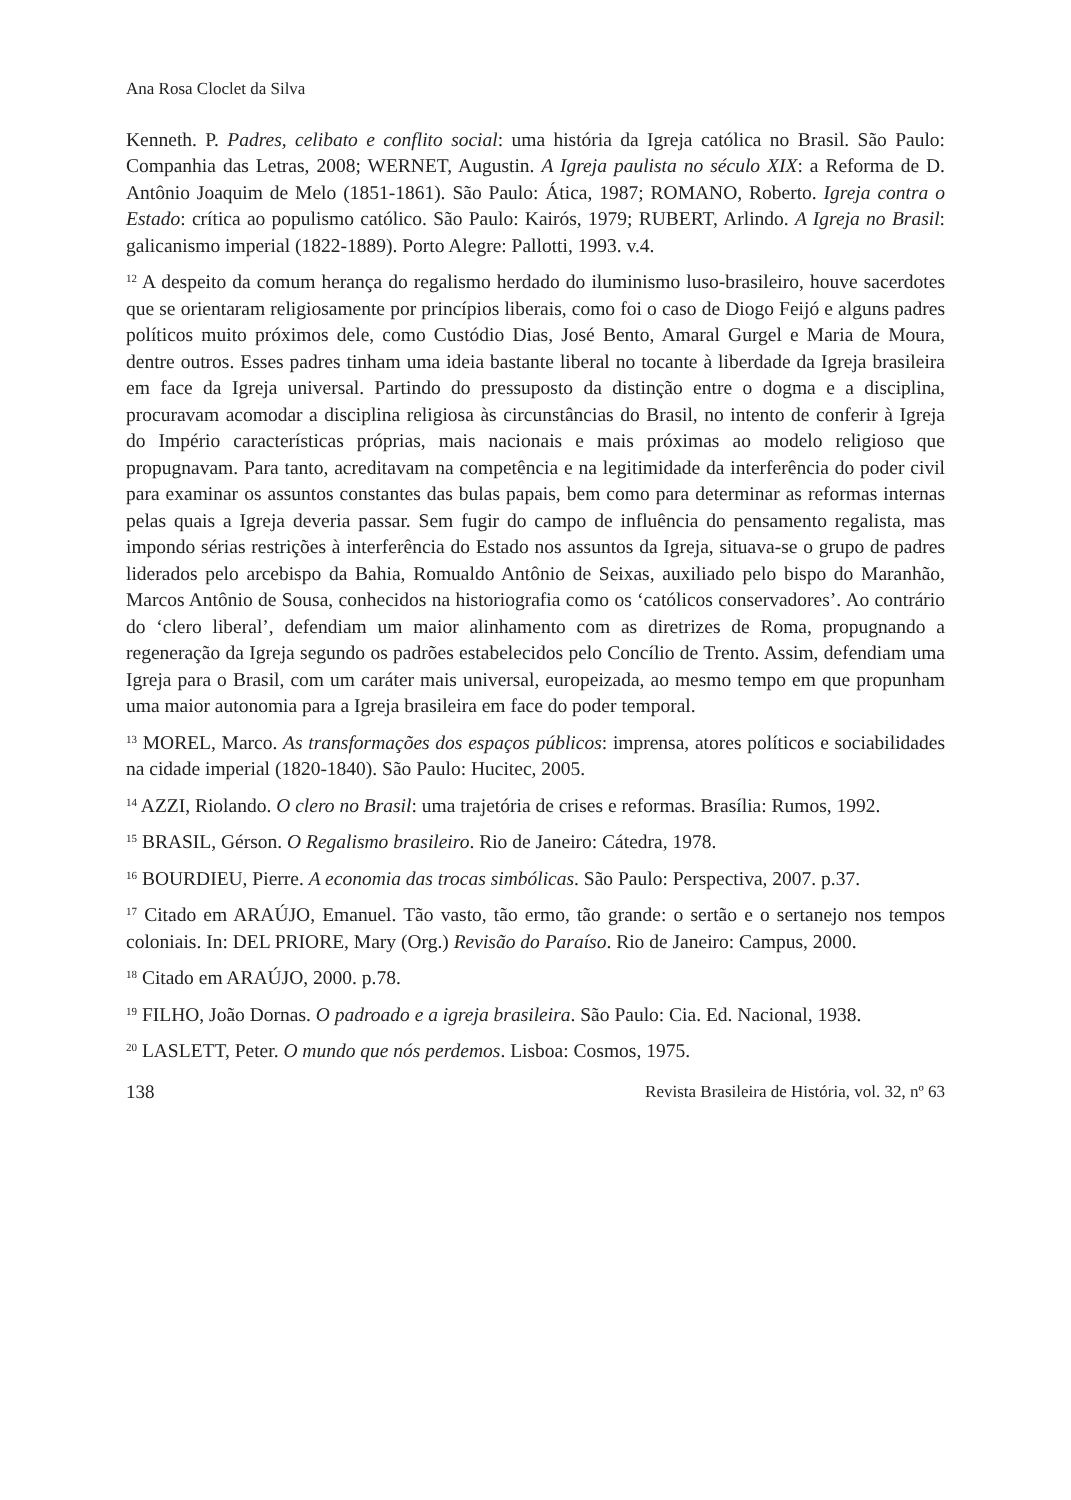Ana Rosa Cloclet da Silva
Kenneth. P. Padres, celibato e conflito social: uma história da Igreja católica no Brasil. São Paulo: Companhia das Letras, 2008; WERNET, Augustin. A Igreja paulista no século XIX: a Reforma de D. Antônio Joaquim de Melo (1851-1861). São Paulo: Ática, 1987; ROMANO, Roberto. Igreja contra o Estado: crítica ao populismo católico. São Paulo: Kairós, 1979; RUBERT, Arlindo. A Igreja no Brasil: galicanismo imperial (1822-1889). Porto Alegre: Pallotti, 1993. v.4.
<sup>12</sup> A despeito da comum herança do regalismo herdado do iluminismo luso-brasileiro, houve sacerdotes que se orientaram religiosamente por princípios liberais, como foi o caso de Diogo Feijó e alguns padres políticos muito próximos dele, como Custódio Dias, José Bento, Amaral Gurgel e Maria de Moura, dentre outros. Esses padres tinham uma ideia bastante liberal no tocante à liberdade da Igreja brasileira em face da Igreja universal. Partindo do pressuposto da distinção entre o dogma e a disciplina, procuravam acomodar a disciplina religiosa às circunstâncias do Brasil, no intento de conferir à Igreja do Império características próprias, mais nacionais e mais próximas ao modelo religioso que propugnavam. Para tanto, acreditavam na competência e na legitimidade da interferência do poder civil para examinar os assuntos constantes das bulas papais, bem como para determinar as reformas internas pelas quais a Igreja deveria passar. Sem fugir do campo de influência do pensamento regalista, mas impondo sérias restrições à interferência do Estado nos assuntos da Igreja, situava-se o grupo de padres liderados pelo arcebispo da Bahia, Romualdo Antônio de Seixas, auxiliado pelo bispo do Maranhão, Marcos Antônio de Sousa, conhecidos na historiografia como os ‘católicos conservadores’. Ao contrário do ‘clero liberal’, defendiam um maior alinhamento com as diretrizes de Roma, propugnando a regeneração da Igreja segundo os padrões estabelecidos pelo Concílio de Trento. Assim, defendiam uma Igreja para o Brasil, com um caráter mais universal, europeizada, ao mesmo tempo em que propunham uma maior autonomia para a Igreja brasileira em face do poder temporal.
<sup>13</sup> MOREL, Marco. As transformações dos espaços públicos: imprensa, atores políticos e sociabilidades na cidade imperial (1820-1840). São Paulo: Hucitec, 2005.
<sup>14</sup> AZZI, Riolando. O clero no Brasil: uma trajetória de crises e reformas. Brasília: Rumos, 1992.
<sup>15</sup> BRASIL, Gérson. O Regalismo brasileiro. Rio de Janeiro: Cátedra, 1978.
<sup>16</sup> BOURDIEU, Pierre. A economia das trocas simbólicas. São Paulo: Perspectiva, 2007. p.37.
<sup>17</sup> Citado em ARAÚJO, Emanuel. Tão vasto, tão ermo, tão grande: o sertão e o sertanejo nos tempos coloniais. In: DEL PRIORE, Mary (Org.) Revisão do Paraíso. Rio de Janeiro: Campus, 2000.
<sup>18</sup> Citado em ARAÚJO, 2000. p.78.
<sup>19</sup> FILHO, João Dornas. O padroado e a igreja brasileira. São Paulo: Cia. Ed. Nacional, 1938.
<sup>20</sup> LASLETT, Peter. O mundo que nós perdemos. Lisboa: Cosmos, 1975.
138 Revista Brasileira de História, vol. 32, nº 63